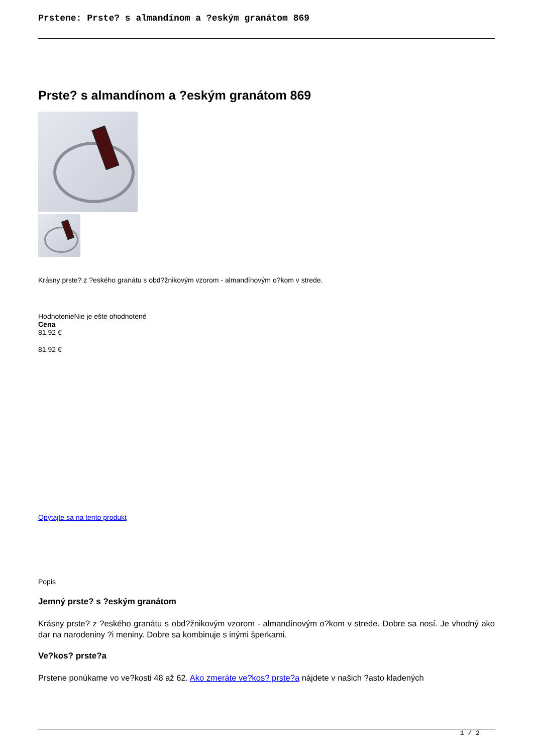Prstene: Prste? s almandínom a ?eským granátom 869
Prste? s almandínom a ?eským granátom 869
Krásny prste? z ?eského granátu s obd?žnikovým vzorom - almandínovým o?kom v strede.
HodnotenieNie je ešte ohodnotené
Cena
81,92 €
81,92 €
Opýtajte sa na tento produkt
Popis
Jemný prste? s ?eským granátom
Krásny prste? z ?eského granátu s obd?žnikovým vzorom - almandínovým o?kom v strede. Dobre sa nosí. Je vhodný ako dar na narodeniny ?i meniny. Dobre sa kombinuje s inými šperkami.
Ve?kos? prste?a
Prstene ponúkame vo ve?kosti 48 až 62. Ako zmeráte ve?kos? prste?a nájdete v našich ?asto kladených
1 / 2